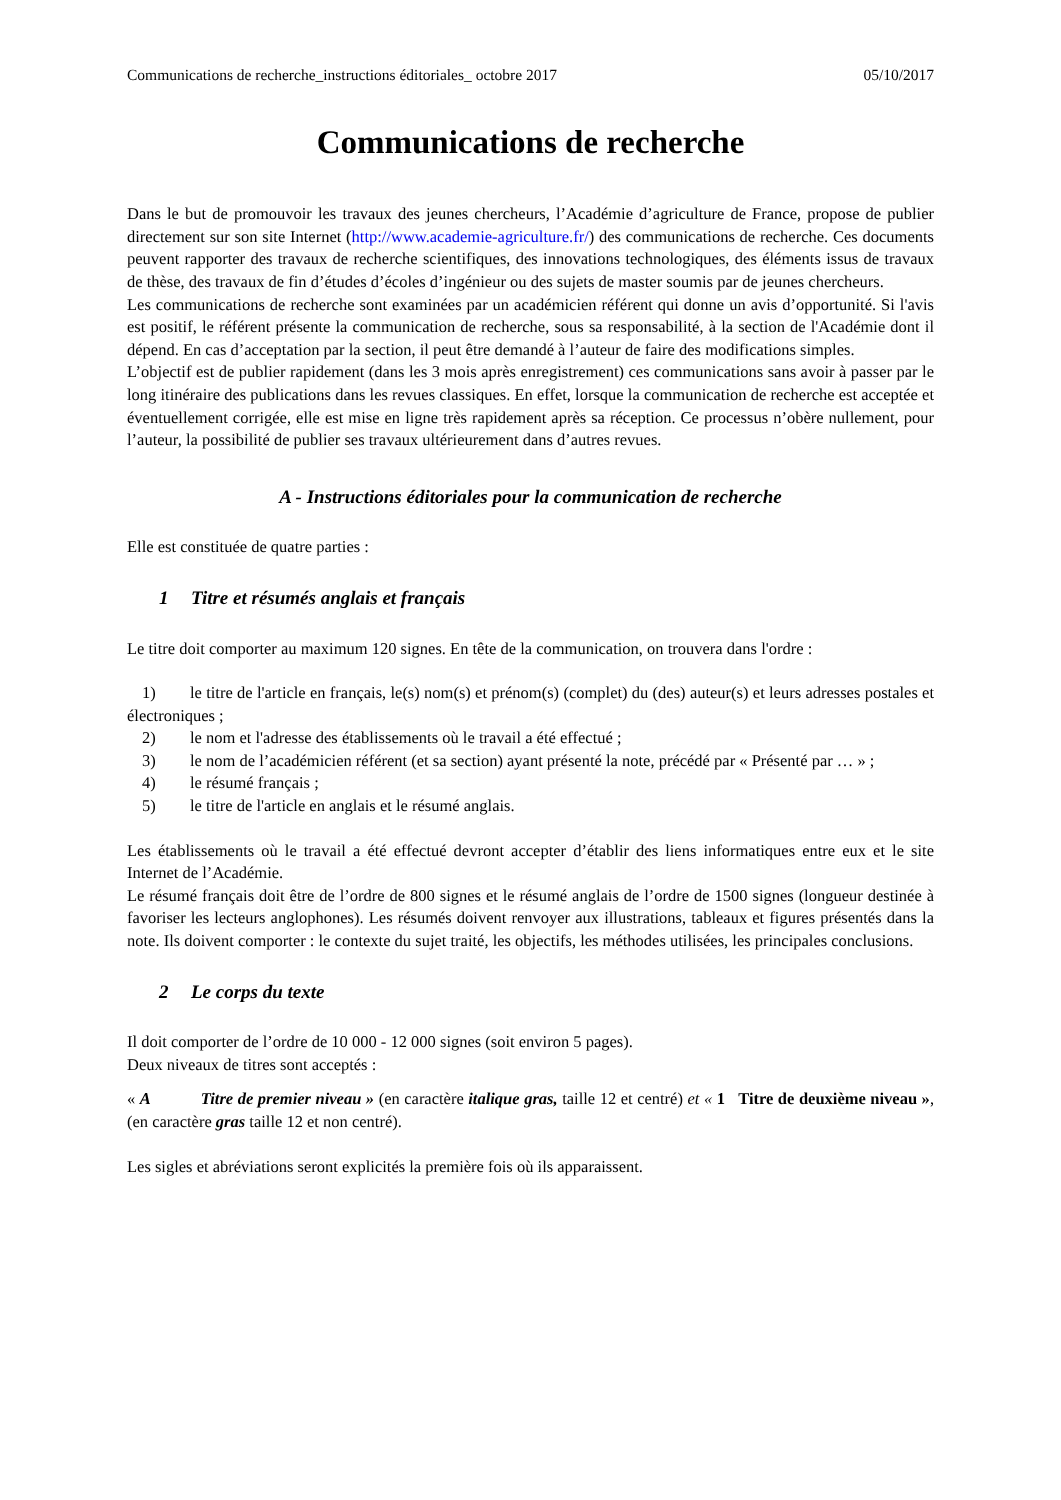Communications de recherche_instructions éditoriales_ octobre 2017 05/10/2017
Communications de recherche
Dans le but de promouvoir les travaux des jeunes chercheurs, l’Académie d’agriculture de France, propose de publier directement sur son site Internet (http://www.academie-agriculture.fr/) des communications de recherche. Ces documents peuvent rapporter des travaux de recherche scientifiques, des innovations technologiques, des éléments issus de travaux de thèse, des travaux de fin d’études d’écoles d’ingénieur ou des sujets de master soumis par de jeunes chercheurs.
Les communications de recherche sont examinées par un académicien référent qui donne un avis d’opportunité. Si l'avis est positif, le référent présente la communication de recherche, sous sa responsabilité, à la section de l'Académie dont il dépend. En cas d’acceptation par la section, il peut être demandé à l’auteur de faire des modifications simples.
L’objectif est de publier rapidement (dans les 3 mois après enregistrement) ces communications sans avoir à passer par le long itinéraire des publications dans les revues classiques. En effet, lorsque la communication de recherche est acceptée et éventuellement corrigée, elle est mise en ligne très rapidement après sa réception. Ce processus n’obère nullement, pour l’auteur, la possibilité de publier ses travaux ultérieurement dans d’autres revues.
A - Instructions éditoriales pour la communication de recherche
Elle est constituée de quatre parties :
1 Titre et résumés anglais et français
Le titre doit comporter au maximum 120 signes. En tête de la communication, on trouvera dans l'ordre :
1) le titre de l'article en français, le(s) nom(s) et prénom(s) (complet) du (des) auteur(s) et leurs adresses postales et électroniques ;
2) le nom et l'adresse des établissements où le travail a été effectué ;
3) le nom de l’académicien référent (et sa section) ayant présenté la note, précédé par « Présenté par … » ;
4) le résumé français ;
5) le titre de l'article en anglais et le résumé anglais.
Les établissements où le travail a été effectué devront accepter d’établir des liens informatiques entre eux et le site Internet de l’Académie.
Le résumé français doit être de l’ordre de 800 signes et le résumé anglais de l’ordre de 1500 signes (longueur destinée à favoriser les lecteurs anglophones). Les résumés doivent renvoyer aux illustrations, tableaux et figures présentés dans la note. Ils doivent comporter : le contexte du sujet traité, les objectifs, les méthodes utilisées, les principales conclusions.
2 Le corps du texte
Il doit comporter de l’ordre de 10 000 - 12 000 signes (soit environ 5 pages).
Deux niveaux de titres sont acceptés :
« A Titre de premier niveau » (en caractère italique gras, taille 12 et centré) et « 1 Titre de deuxième niveau », (en caractère gras taille 12 et non centré).
Les sigles et abréviations seront explicités la première fois où ils apparaissent.